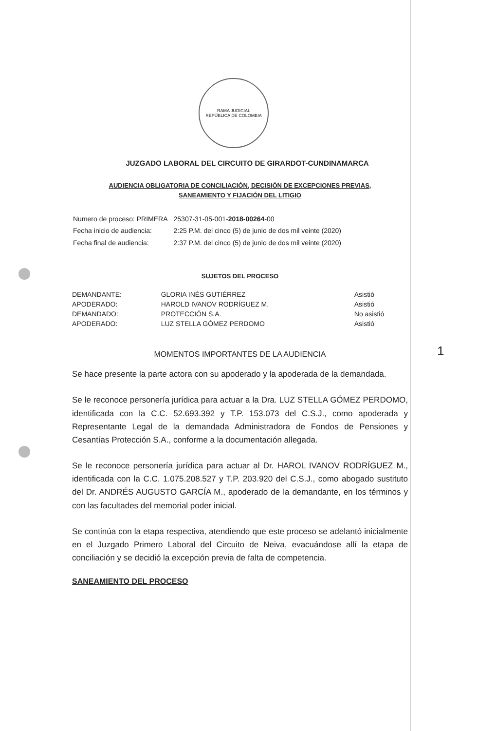1
RAMA JUDICIAL
REPÚBLICA DE COLOMBIA
JUZGADO LABORAL DEL CIRCUITO DE GIRARDOT-CUNDINAMARCA
AUDIENCIA OBLIGATORIA DE CONCILIACIÓN, DECISIÓN DE EXCEPCIONES PREVIAS,
SANEAMIENTO Y FIJACIÓN DEL LITIGIO
| Numero de proceso: PRIMERA | 25307-31-05-001- 2018-00264 -00 |
| Fecha inicio de audiencia: | 2:25 P.M. del cinco (5) de junio de dos mil veinte (2020) |
| Fecha final de audiencia: | 2:37 P.M. del cinco (5) de junio de dos mil veinte (2020) |
SUJETOS DEL PROCESO
| DEMANDANTE: | GLORIA INÉS GUTIÉRREZ | Asistió |
| APODERADO: | HAROLD IVANOV RODRÍGUEZ M. | Asistió |
| DEMANDADO: | PROTECCIÓN S.A. | No asistió |
| APODERADO: | LUZ STELLA GÓMEZ PERDOMO | Asistió |
MOMENTOS IMPORTANTES DE LA AUDIENCIA
Se hace presente la parte actora con su apoderado y la apoderada de la demandada.
Se le reconoce personería jurídica para actuar a la Dra. LUZ STELLA GÓMEZ PERDOMO, identificada con la C.C. 52.693.392 y T.P. 153.073 del C.S.J., como apoderada y Representante Legal de la demandada Administradora de Fondos de Pensiones y Cesantías Protección S.A., conforme a la documentación allegada.
Se le reconoce personería jurídica para actuar al Dr. HAROL IVANOV RODRÍGUEZ M., identificada con la C.C. 1.075.208.527 y T.P. 203.920 del C.S.J., como abogado sustituto del Dr. ANDRÉS AUGUSTO GARCÍA M., apoderado de la demandante, en los términos y con las facultades del memorial poder inicial.
Se continúa con la etapa respectiva, atendiendo que este proceso se adelantó inicialmente en el Juzgado Primero Laboral del Circuito de Neiva, evacuándose allí la etapa de conciliación y se decidió la excepción previa de falta de competencia.
SANEAMIENTO DEL PROCESO